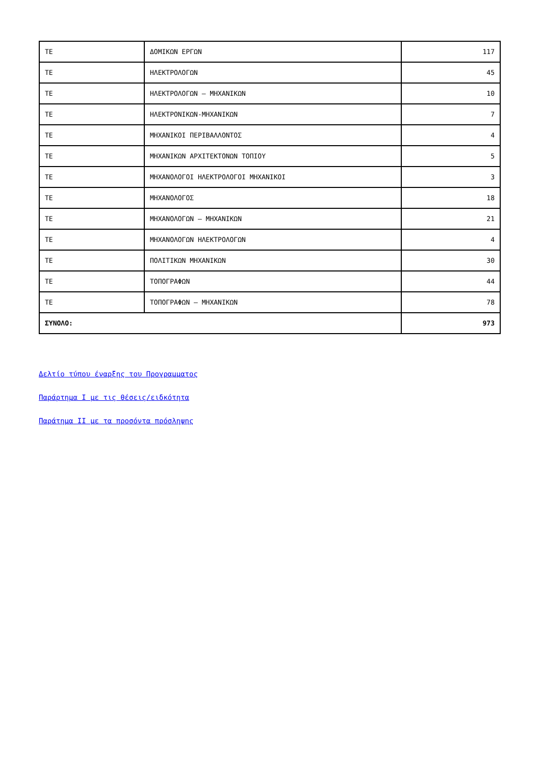| ΤΕ | ΔΟΜΙΚΩΝ ΕΡΓΩΝ | 117 |
| ΤΕ | ΗΛΕΚΤΡΟΛΟΓΩΝ | 45 |
| ΤΕ | ΗΛΕΚΤΡΟΛΟΓΩΝ – ΜΗΧΑΝΙΚΩΝ | 10 |
| ΤΕ | ΗΛΕΚΤΡΟΝΙΚΩΝ-ΜΗΧΑΝΙΚΩΝ | 7 |
| ΤΕ | ΜΗΧΑΝΙΚΟΙ ΠΕΡΙΒΑΛΛΟΝΤΟΣ | 4 |
| ΤΕ | ΜΗΧΑΝΙΚΩΝ ΑΡΧΙΤΕΚΤΟΝΩΝ ΤΟΠΙΟΥ | 5 |
| ΤΕ | ΜΗΧΑΝΟΛΟΓΟΙ ΗΛΕΚΤΡΟΛΟΓΟΙ ΜΗΧΑΝΙΚΟΙ | 3 |
| ΤΕ | ΜΗΧΑΝΟΛΟΓΟΣ | 18 |
| ΤΕ | ΜΗΧΑΝΟΛΟΓΩΝ – ΜΗΧΑΝΙΚΩΝ | 21 |
| ΤΕ | ΜΗΧΑΝΟΛΟΓΩΝ ΗΛΕΚΤΡΟΛΟΓΩΝ | 4 |
| ΤΕ | ΠΟΛΙΤΙΚΩΝ ΜΗΧΑΝΙΚΩΝ | 30 |
| ΤΕ | ΤΟΠΟΓΡΑΦΩΝ | 44 |
| ΤΕ | ΤΟΠΟΓΡΑΦΩΝ – ΜΗΧΑΝΙΚΩΝ | 78 |
| ΣΥΝΟΛΟ: | | 973 |
Δελτίο τύπου έναρξης του Προγραμματος
Παράρτημα Ι με τις θέσεις/ειδκότητα
Παράτημα ΙΙ με τα προσόντα πρόσληψης